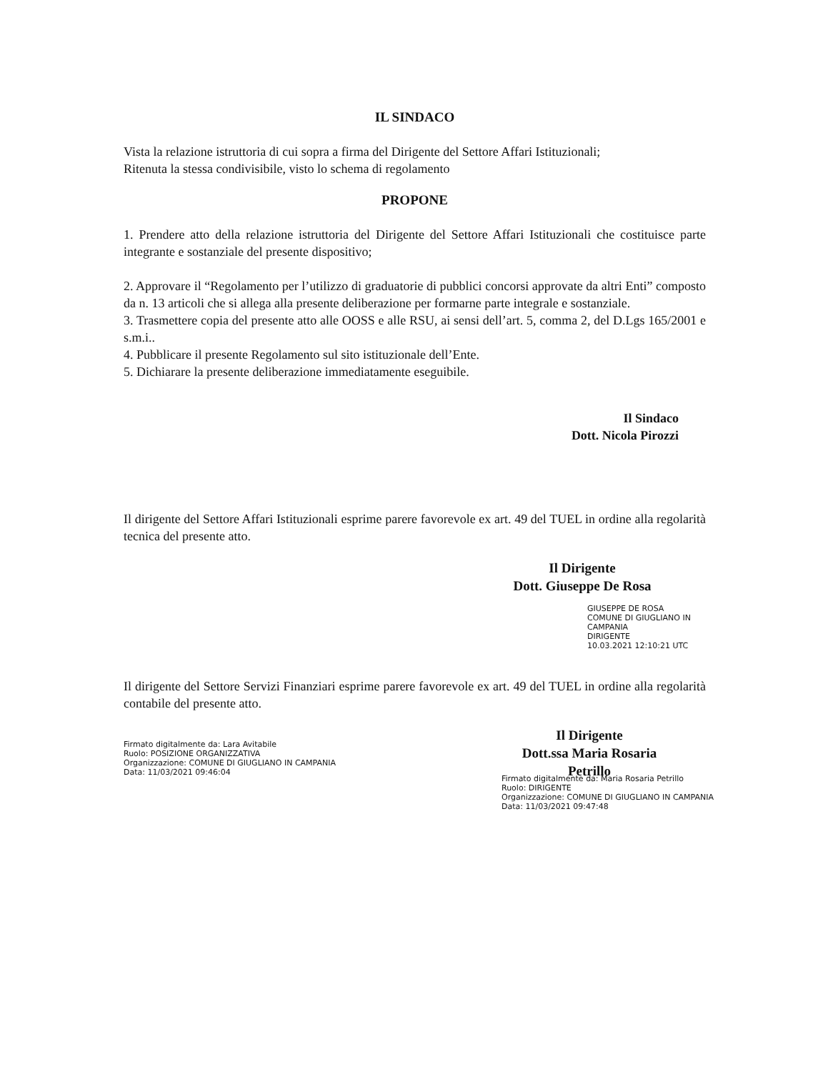IL SINDACO
Vista la relazione istruttoria di cui sopra a firma del Dirigente del Settore Affari Istituzionali;
Ritenuta la stessa condivisibile, visto lo schema di regolamento
PROPONE
1. Prendere atto della relazione istruttoria del Dirigente del Settore Affari Istituzionali che costituisce parte integrante e sostanziale del presente dispositivo;
2. Approvare il “Regolamento per l’utilizzo di graduatorie di pubblici concorsi approvate da altri Enti” composto da n. 13 articoli che si allega alla presente deliberazione per formarne parte integrale e sostanziale.
3. Trasmettere copia del presente atto alle OOSS e alle RSU, ai sensi dell’art. 5, comma 2, del D.Lgs 165/2001 e s.m.i..
4. Pubblicare il presente Regolamento sul sito istituzionale dell’Ente.
5. Dichiarare la presente deliberazione immediatamente eseguibile.
Il Sindaco
Dott. Nicola Pirozzi
Il dirigente del Settore Affari Istituzionali esprime parere favorevole ex art. 49 del TUEL in ordine alla regolarità tecnica del presente atto.
Il Dirigente
Dott. Giuseppe De Rosa
GIUSEPPE DE ROSA
COMUNE DI GIUGLIANO IN
CAMPANIA
DIRIGENTE
10.03.2021 12:10:21 UTC
Il dirigente del Settore Servizi Finanziari esprime parere favorevole ex art. 49 del TUEL in ordine alla regolarità contabile del presente atto.
Firmato digitalmente da: Lara Avitabile
Ruolo: POSIZIONE ORGANIZZATIVA
Organizzazione: COMUNE DI GIUGLIANO IN CAMPANIA
Data: 11/03/2021 09:46:04
Il Dirigente
Dott.ssa Maria Rosaria Petrillo
Firmato digitalmente da: Maria Rosaria Petrillo
Ruolo: DIRIGENTE
Organizzazione: COMUNE DI GIUGLIANO IN CAMPANIA
Data: 11/03/2021 09:47:48